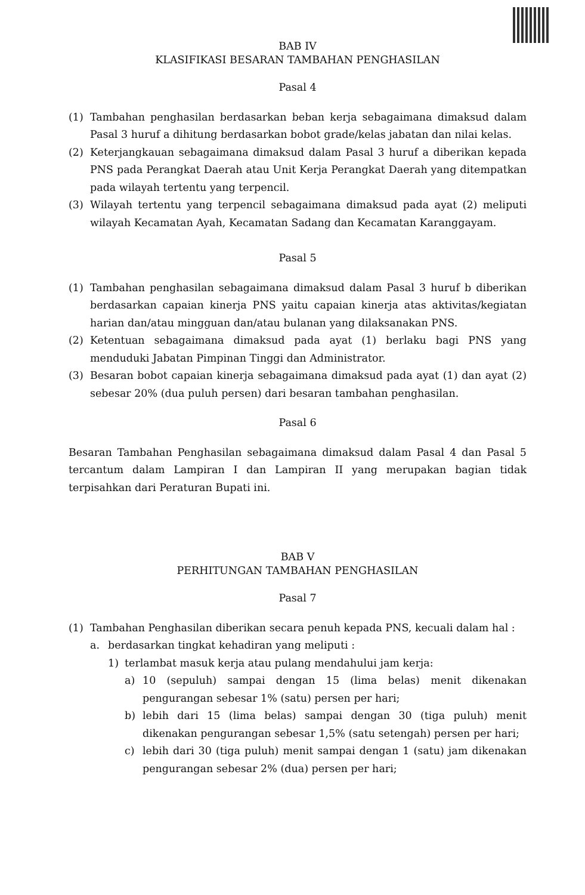BAB IV
KLASIFIKASI BESARAN TAMBAHAN PENGHASILAN
Pasal 4
(1) Tambahan penghasilan berdasarkan beban kerja sebagaimana dimaksud dalam Pasal 3 huruf a dihitung berdasarkan bobot grade/kelas jabatan dan nilai kelas.
(2) Keterjangkauan sebagaimana dimaksud dalam Pasal 3 huruf a diberikan kepada PNS pada Perangkat Daerah atau Unit Kerja Perangkat Daerah yang ditempatkan pada wilayah tertentu yang terpencil.
(3) Wilayah tertentu yang terpencil sebagaimana dimaksud pada ayat (2) meliputi wilayah Kecamatan Ayah, Kecamatan Sadang dan Kecamatan Karanggayam.
Pasal 5
(1) Tambahan penghasilan sebagaimana dimaksud dalam Pasal 3 huruf b diberikan berdasarkan capaian kinerja PNS yaitu capaian kinerja atas aktivitas/kegiatan harian dan/atau mingguan dan/atau bulanan yang dilaksanakan PNS.
(2) Ketentuan sebagaimana dimaksud pada ayat (1) berlaku bagi PNS yang menduduki Jabatan Pimpinan Tinggi dan Administrator.
(3) Besaran bobot capaian kinerja sebagaimana dimaksud pada ayat (1) dan ayat (2) sebesar 20% (dua puluh persen) dari besaran tambahan penghasilan.
Pasal 6
Besaran Tambahan Penghasilan sebagaimana dimaksud dalam Pasal 4 dan Pasal 5 tercantum dalam Lampiran I dan Lampiran II yang merupakan bagian tidak terpisahkan dari Peraturan Bupati ini.
BAB V
PERHITUNGAN TAMBAHAN PENGHASILAN
Pasal 7
(1) Tambahan Penghasilan diberikan secara penuh kepada PNS, kecuali dalam hal :
a. berdasarkan tingkat kehadiran yang meliputi :
1) terlambat masuk kerja atau pulang mendahului jam kerja:
a) 10 (sepuluh) sampai dengan 15 (lima belas) menit dikenakan pengurangan sebesar 1% (satu) persen per hari;
b) lebih dari 15 (lima belas) sampai dengan 30 (tiga puluh) menit dikenakan pengurangan sebesar 1,5% (satu setengah) persen per hari;
c) lebih dari 30 (tiga puluh) menit sampai dengan 1 (satu) jam dikenakan pengurangan sebesar 2% (dua) persen per hari;